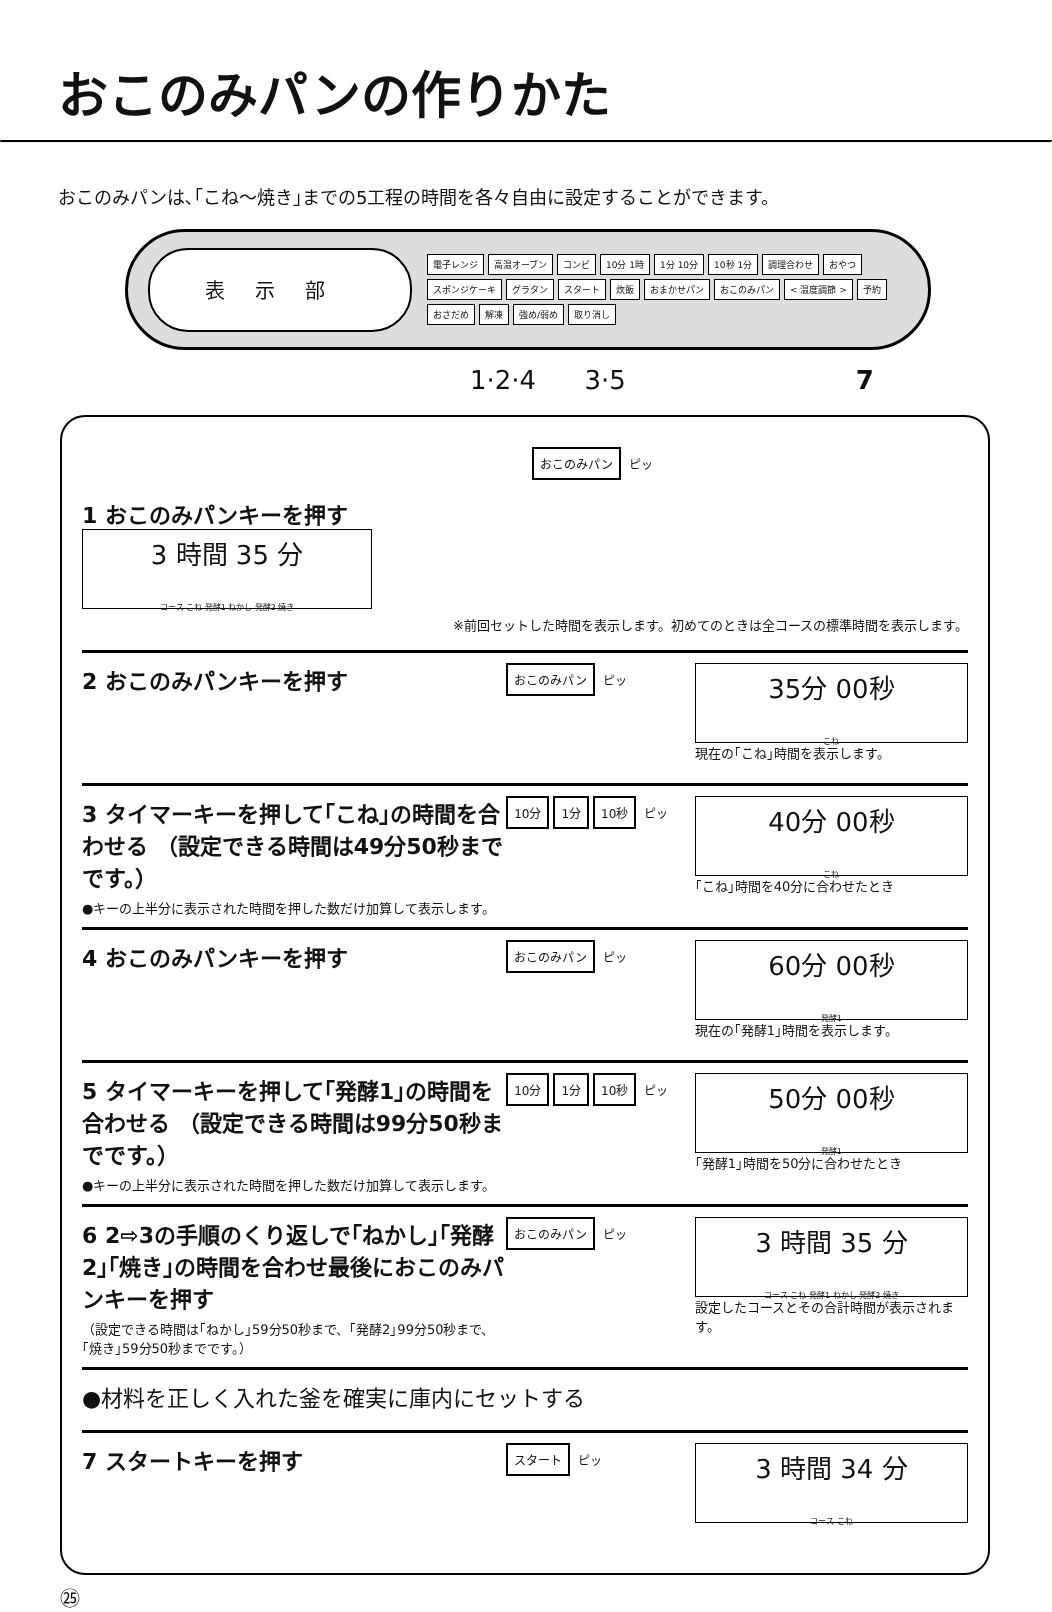おこのみパンの作りかた
おこのみパンは､｢こね～焼き｣までの5工程の時間を各々自由に設定することができます。
表示部
電子レンジ 高温オーブン コンビ 10分 1時 1分 10分 10秒 1分 調理合わせ おやつ スポンジケーキ グラタン スタート 炊飯 おまかせパン おこのみパン < 温度調節 > 予約 おさだめ 解凍 強め/弱め 取り消し
1·2·4 3·5 7
1 おこのみパンキーを押す
おこのみパン ピッ
3 時間 35 分
コース こね 発酵1 ねかし 発酵2 焼き
※前回セットした時間を表示します。初めてのときは全コースの標準時間を表示します。
2 おこのみパンキーを押す
おこのみパン ピッ
35分 00秒
こね
現在の｢こね｣時間を表示します。
3 タイマーキーを押して｢こね｣の時間を合わせる （設定できる時間は49分50秒までです。）
●キーの上半分に表示された時間を押した数だけ加算して表示します。
10分 1分 10秒 ピッ
40分 00秒
こね
｢こね｣時間を40分に合わせたとき
4 おこのみパンキーを押す
おこのみパン ピッ
60分 00秒
発酵1
現在の｢発酵1｣時間を表示します。
5 タイマーキーを押して｢発酵1｣の時間を合わせる （設定できる時間は99分50秒までです。）
●キーの上半分に表示された時間を押した数だけ加算して表示します。
10分 1分 10秒 ピッ
50分 00秒
発酵1
｢発酵1｣時間を50分に合わせたとき
6 2⇨3の手順のくり返しで｢ねかし｣｢発酵2｣｢焼き｣の時間を合わせ最後におこのみパンキーを押す
（設定できる時間は｢ねかし｣59分50秒まで、｢発酵2｣99分50秒まで、｢焼き｣59分50秒までです。）
おこのみパン ピッ
3 時間 35 分
コース こね 発酵1 ねかし 発酵2 焼き
設定したコースとその合計時間が表示されます。
●材料を正しく入れた釜を確実に庫内にセットする
7 スタートキーを押す
スタート ピッ
3 時間 34 分
コース こね
㉕